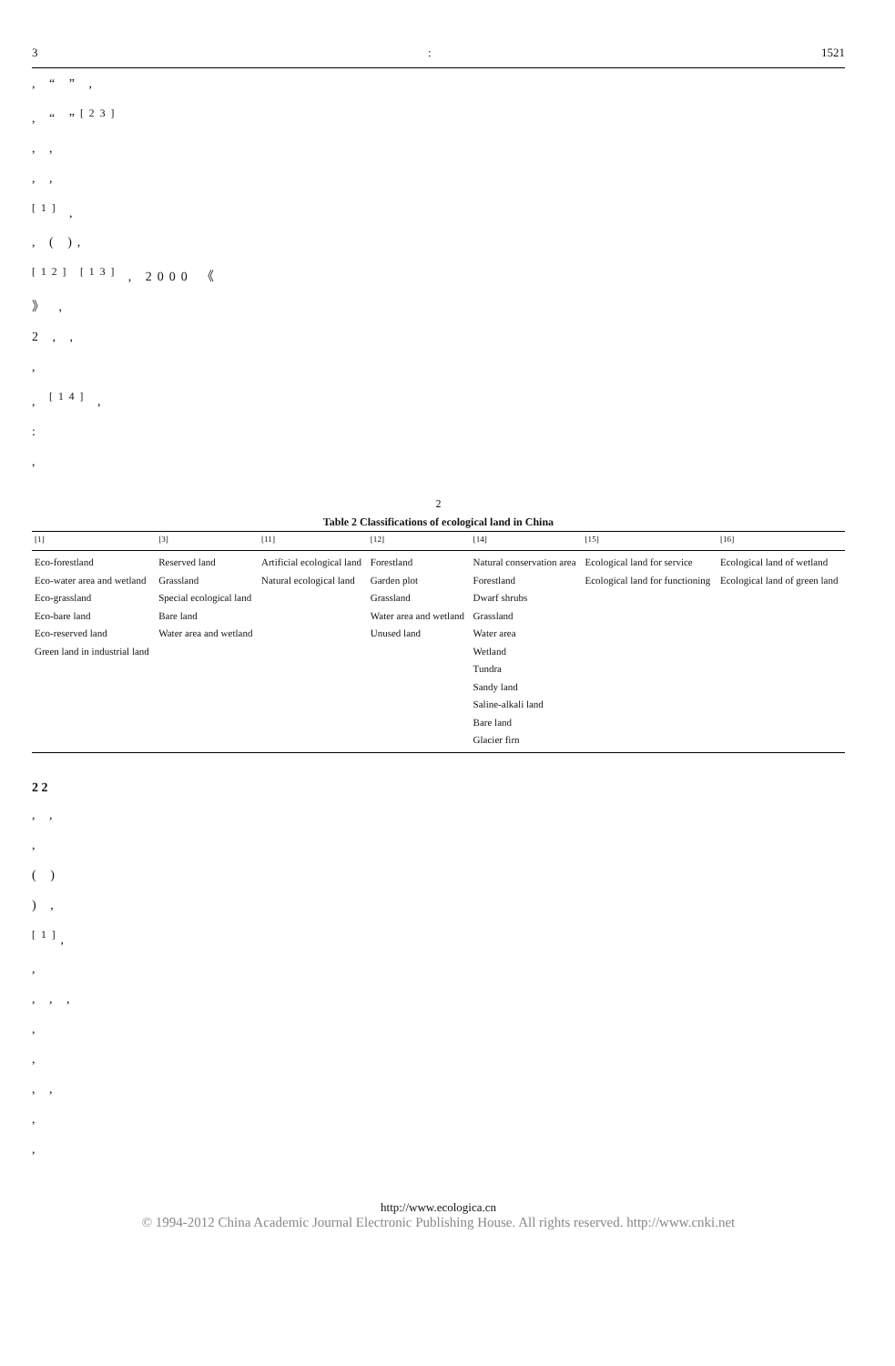3: 1521
, “ ” ,
, “ ”<sup>[23]</sup>
, ,
, ,
<sup>[1]</sup> ,
, ( ),
<sup>[12]</sup> <sup>[13]</sup> , 2000 《
》 ,
2 , ,
,
, <sup>[14]</sup> ,
:
,
2
Table 2 Classifications of ecological land in China
| <sup>[1]</sup> | <sup>[3]</sup> | <sup>[11]</sup> | <sup>[12]</sup> | <sup>[14]</sup> | <sup>[15]</sup> | <sup>[16]</sup> |
| --- | --- | --- | --- | --- | --- | --- |
| Eco-forestland Eco-water area and wetland Eco-grassland Eco-bare land Eco-reserved land Green land in industrial land | Reserved land Grassland Special ecological land Bare land Water area and wetland | Artificial ecological land Natural ecological land | Forestland Garden plot Grassland Water area and wetland Unused land | Natural conservation area Forestland Dwarf shrubs Grassland Water area Wetland Tundra Sandy land Saline-alkali land Bare land Glacier firn | Ecological land for service Ecological land for functioning | Ecological land of wetland Ecological land of green land |
2 2
, ,
,
( )
) ,
<sup>[1]</sup>,
,
, , ,
,
,
, ,
,
,
http://www.ecologica.cn
© 1994-2012 China Academic Journal Electronic Publishing House. All rights reserved. http://www.cnki.net